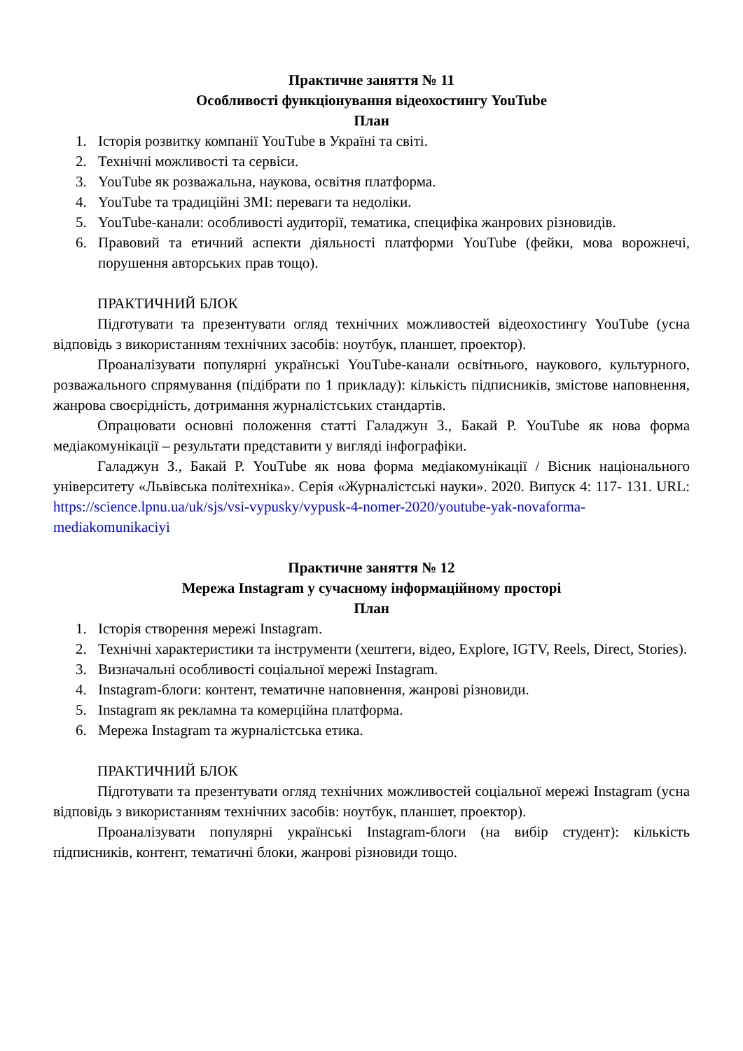Практичне заняття № 11
Особливості функціонування відеохостингу YouTube
План
1. Історія розвитку компанії YouTube в Україні та світі.
2. Технічні можливості та сервіси.
3. YouTube як розважальна, наукова, освітня платформа.
4. YouTube та традиційні ЗМІ: переваги та недоліки.
5. YouTube-канали: особливості аудиторії, тематика, специфіка жанрових різновидів.
6. Правовий та етичний аспекти діяльності платформи YouTube (фейки, мова ворожнечі, порушення авторських прав тощо).
ПРАКТИЧНИЙ БЛОК
Підготувати та презентувати огляд технічних можливостей відеохостингу YouTube (усна відповідь з використанням технічних засобів: ноутбук, планшет, проектор).
Проаналізувати популярні українські YouTube-канали освітнього, наукового, культурного, розважального спрямування (підібрати по 1 прикладу): кількість підписників, змістове наповнення, жанрова своєрідність, дотримання журналістських стандартів.
Опрацювати основні положення статті Галаджун З., Бакай Р. YouTube як нова форма медіакомунікації – результати представити у вигляді інфографіки.
Галаджун З., Бакай Р. YouTube як нова форма медіакомунікації / Вісник національного університету «Львівська політехніка». Серія «Журналістські науки». 2020. Випуск 4: 117- 131. URL: https://science.lpnu.ua/uk/sjs/vsi-vypusky/vypusk-4-nomer-2020/youtube-yak-novaforma-mediakomunikaciyi
Практичне заняття № 12
Мережа Instagram у сучасному інформаційному просторі
План
1. Історія створення мережі Instagram.
2. Технічні характеристики та інструменти (хештеги, відео, Explore, IGTV, Reels, Direct, Stories).
3. Визначальні особливості соціальної мережі Instagram.
4. Instagram-блоги: контент, тематичне наповнення, жанрові різновиди.
5. Instagram як рекламна та комерційна платформа.
6. Мережа Instagram та журналістська етика.
ПРАКТИЧНИЙ БЛОК
Підготувати та презентувати огляд технічних можливостей соціальної мережі Instagram (усна відповідь з використанням технічних засобів: ноутбук, планшет, проектор).
Проаналізувати популярні українські Instagram-блоги (на вибір студент): кількість підписників, контент, тематичні блоки, жанрові різновиди тощо.